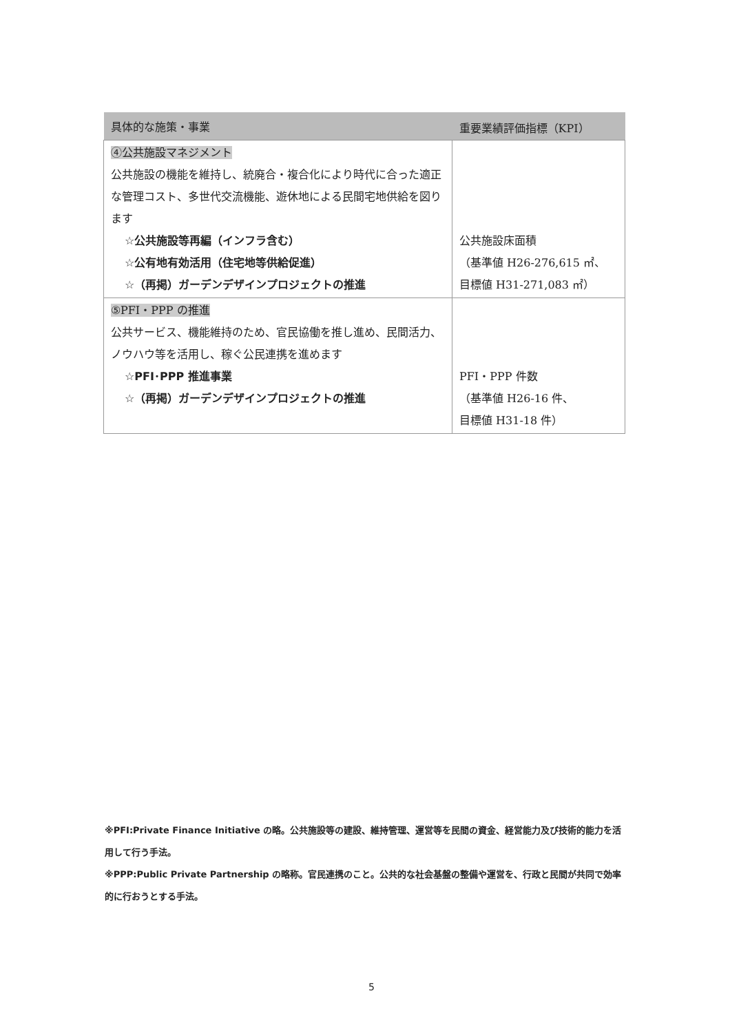| 具体的な施策・事業 | 重要業績評価指標（KPI） |
| --- | --- |
| ④公共施設マネジメント 公共施設の機能を維持し、統廃合・複合化により時代に合った適正な管理コスト、多世代交流機能、遊休地による民間宅地供給を図ります ☆公共施設等再編（インフラ含む） ☆公有地有効活用（住宅地等供給促進） ☆（再掲）ガーデンデザインプロジェクトの推進 | 公共施設床面積 （基準値 H26-276,615 ㎡、 目標値 H31-271,083 ㎡） |
| ⑤PFI・PPP の推進 公共サービス、機能維持のため、官民協働を推し進め、民間活力、ノウハウ等を活用し、稼ぐ公民連携を進めます ☆PFI･PPP 推進事業 ☆（再掲）ガーデンデザインプロジェクトの推進 | PFI・PPP 件数 （基準値 H26-16 件、 目標値 H31-18 件） |
※PFI:Private Finance Initiative の略。公共施設等の建設、維持管理、運営等を民間の資金、経営能力及び技術的能力を活用して行う手法。
※PPP:Public Private Partnership の略称。官民連携のこと。公共的な社会基盤の整備や運営を、行政と民間が共同で効率的に行おうとする手法。
5